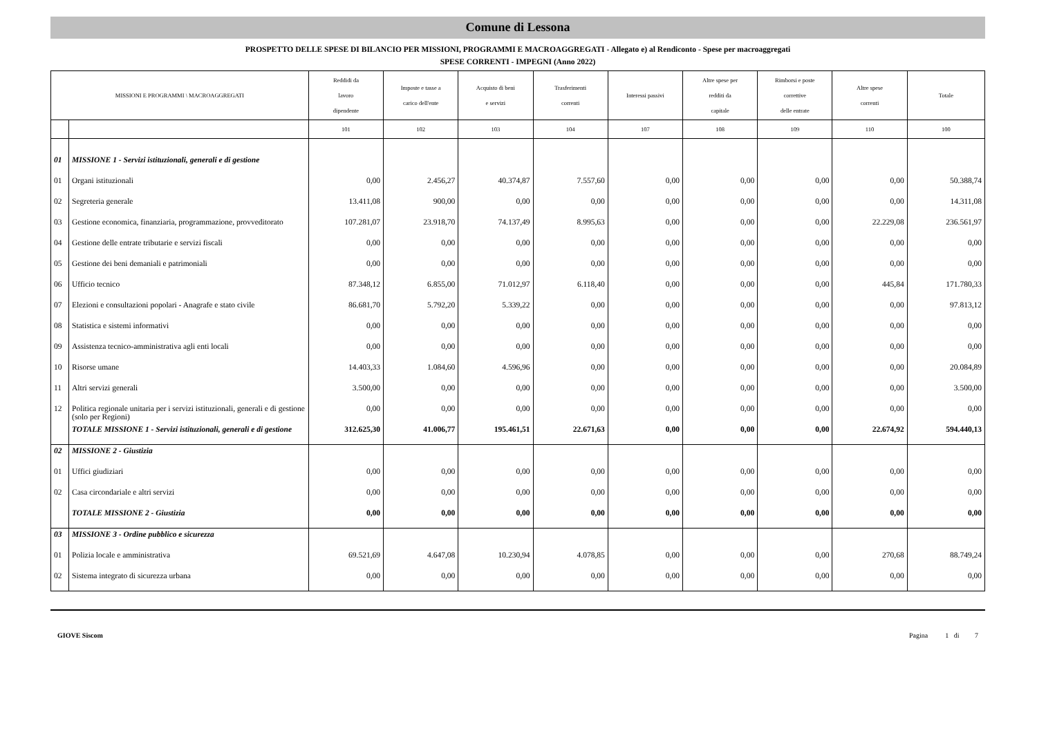Comune di Lessona
PROSPETTO DELLE SPESE DI BILANCIO PER MISSIONI, PROGRAMMI E MACROAGGREGATI - Allegato e) al Rendiconto - Spese per macroaggregati
SPESE CORRENTI - IMPEGNI (Anno 2022)
| MISSIONI E PROGRAMMI \ MACROAGGREGATI | | Reddidi da lavoro dipendente | Imposte e tasse a carico dell'ente | Acquisto di beni e servizi | Trasferimenti correnti | Interessi passivi | Altre spese per redditi da capitale | Rimborsi e poste correttive delle entrate | Altre spese correnti | Totale |
| --- | --- | --- | --- | --- | --- | --- | --- | --- | --- | --- |
| | | 101 | 102 | 103 | 104 | 107 | 108 | 109 | 110 | 100 |
| 01 | MISSIONE 1 - Servizi istituzionali, generali e di gestione | | | | | | | | | |
| 01 | Organi istituzionali | 0,00 | 2.456,27 | 40.374,87 | 7.557,60 | 0,00 | 0,00 | 0,00 | 0,00 | 50.388,74 |
| 02 | Segreteria generale | 13.411,08 | 900,00 | 0,00 | 0,00 | 0,00 | 0,00 | 0,00 | 0,00 | 14.311,08 |
| 03 | Gestione economica, finanziaria, programmazione, provveditorato | 107.281,07 | 23.918,70 | 74.137,49 | 8.995,63 | 0,00 | 0,00 | 0,00 | 22.229,08 | 236.561,97 |
| 04 | Gestione delle entrate tributarie e servizi fiscali | 0,00 | 0,00 | 0,00 | 0,00 | 0,00 | 0,00 | 0,00 | 0,00 | 0,00 |
| 05 | Gestione dei beni demaniali e patrimoniali | 0,00 | 0,00 | 0,00 | 0,00 | 0,00 | 0,00 | 0,00 | 0,00 | 0,00 |
| 06 | Ufficio tecnico | 87.348,12 | 6.855,00 | 71.012,97 | 6.118,40 | 0,00 | 0,00 | 0,00 | 445,84 | 171.780,33 |
| 07 | Elezioni e consultazioni popolari - Anagrafe e stato civile | 86.681,70 | 5.792,20 | 5.339,22 | 0,00 | 0,00 | 0,00 | 0,00 | 0,00 | 97.813,12 |
| 08 | Statistica e sistemi informativi | 0,00 | 0,00 | 0,00 | 0,00 | 0,00 | 0,00 | 0,00 | 0,00 | 0,00 |
| 09 | Assistenza tecnico-amministrativa agli enti locali | 0,00 | 0,00 | 0,00 | 0,00 | 0,00 | 0,00 | 0,00 | 0,00 | 0,00 |
| 10 | Risorse umane | 14.403,33 | 1.084,60 | 4.596,96 | 0,00 | 0,00 | 0,00 | 0,00 | 0,00 | 20.084,89 |
| 11 | Altri servizi generali | 3.500,00 | 0,00 | 0,00 | 0,00 | 0,00 | 0,00 | 0,00 | 0,00 | 3.500,00 |
| 12 | Politica regionale unitaria per i servizi istituzionali, generali e di gestione (solo per Regioni) | 0,00 | 0,00 | 0,00 | 0,00 | 0,00 | 0,00 | 0,00 | 0,00 | 0,00 |
| | TOTALE MISSIONE 1 - Servizi istituzionali, generali e di gestione | 312.625,30 | 41.006,77 | 195.461,51 | 22.671,63 | 0,00 | 0,00 | 0,00 | 22.674,92 | 594.440,13 |
| 02 | MISSIONE 2 - Giustizia | | | | | | | | | |
| 01 | Uffici giudiziari | 0,00 | 0,00 | 0,00 | 0,00 | 0,00 | 0,00 | 0,00 | 0,00 | 0,00 |
| 02 | Casa circondariale e altri servizi | 0,00 | 0,00 | 0,00 | 0,00 | 0,00 | 0,00 | 0,00 | 0,00 | 0,00 |
| | TOTALE MISSIONE 2 - Giustizia | 0,00 | 0,00 | 0,00 | 0,00 | 0,00 | 0,00 | 0,00 | 0,00 | 0,00 |
| 03 | MISSIONE 3 - Ordine pubblico e sicurezza | | | | | | | | | |
| 01 | Polizia locale e amministrativa | 69.521,69 | 4.647,08 | 10.230,94 | 4.078,85 | 0,00 | 0,00 | 0,00 | 270,68 | 88.749,24 |
| 02 | Sistema integrato di sicurezza urbana | 0,00 | 0,00 | 0,00 | 0,00 | 0,00 | 0,00 | 0,00 | 0,00 | 0,00 |
GIOVE Siscom Pagina 1 di 7